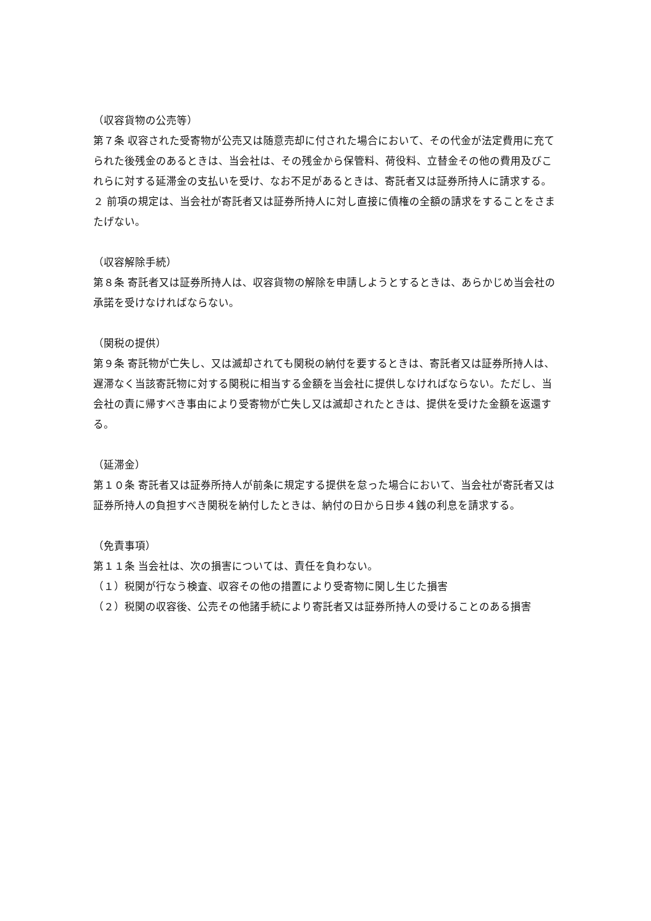（収容貨物の公売等）
第７条 収容された受寄物が公売又は随意売却に付された場合において、その代金が法定費用に充てられた後残金のあるときは、当会社は、その残金から保管料、荷役料、立替金その他の費用及びこれらに対する延滞金の支払いを受け、なお不足があるときは、寄託者又は証券所持人に請求する。
２ 前項の規定は、当会社が寄託者又は証券所持人に対し直接に債権の全額の請求をすることをさまたげない。
（収容解除手続）
第８条 寄託者又は証券所持人は、収容貨物の解除を申請しようとするときは、あらかじめ当会社の承諾を受けなければならない。
（関税の提供）
第９条 寄託物が亡失し、又は滅却されても関税の納付を要するときは、寄託者又は証券所持人は、遅滞なく当該寄託物に対する関税に相当する金額を当会社に提供しなければならない。ただし、当会社の責に帰すべき事由により受寄物が亡失し又は滅却されたときは、提供を受けた金額を返還する。
（延滞金）
第１０条 寄託者又は証券所持人が前条に規定する提供を怠った場合において、当会社が寄託者又は証券所持人の負担すべき関税を納付したときは、納付の日から日歩４銭の利息を請求する。
（免責事項）
第１１条 当会社は、次の損害については、責任を負わない。
（１）税関が行なう検査、収容その他の措置により受寄物に関し生じた損害
（２）税関の収容後、公売その他諸手続により寄託者又は証券所持人の受けることのある損害